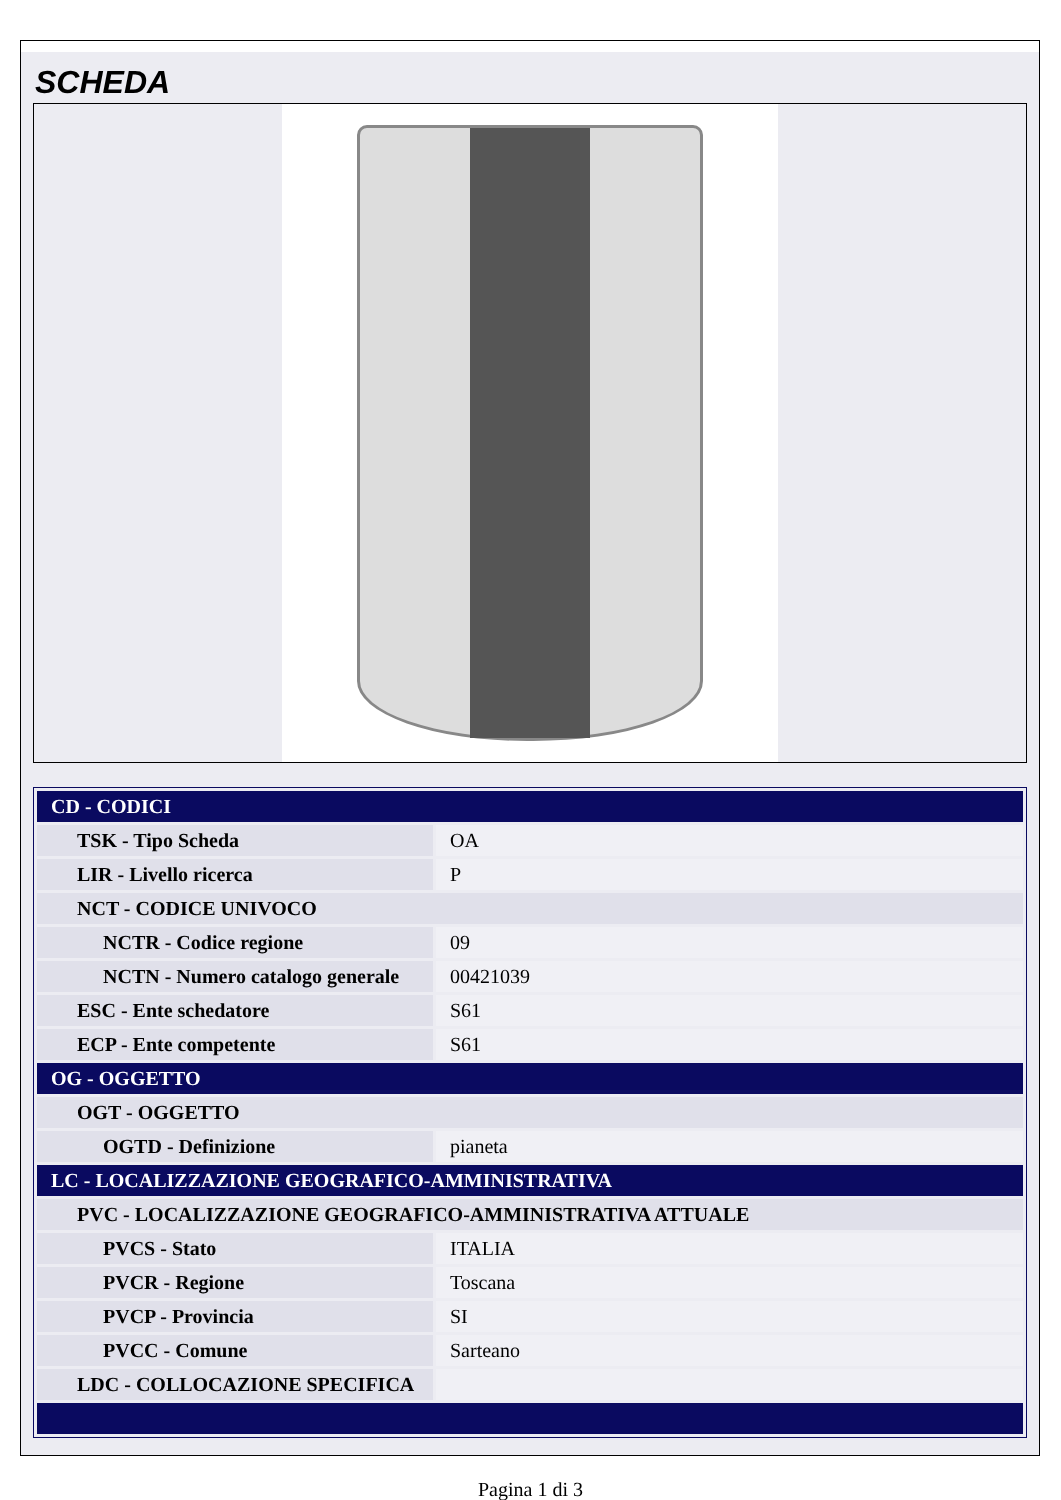SCHEDA
| CD - CODICI | |
| TSK - Tipo Scheda | OA |
| LIR - Livello ricerca | P |
| NCT - CODICE UNIVOCO | |
| NCTR - Codice regione | 09 |
| NCTN - Numero catalogo generale | 00421039 |
| ESC - Ente schedatore | S61 |
| ECP - Ente competente | S61 |
| OG - OGGETTO | |
| OGT - OGGETTO | |
| OGTD - Definizione | pianeta |
| LC - LOCALIZZAZIONE GEOGRAFICO-AMMINISTRATIVA | |
| PVC - LOCALIZZAZIONE GEOGRAFICO-AMMINISTRATIVA ATTUALE | |
| PVCS - Stato | ITALIA |
| PVCR - Regione | Toscana |
| PVCP - Provincia | SI |
| PVCC - Comune | Sarteano |
| LDC - COLLOCAZIONE SPECIFICA | |
Pagina 1 di 3